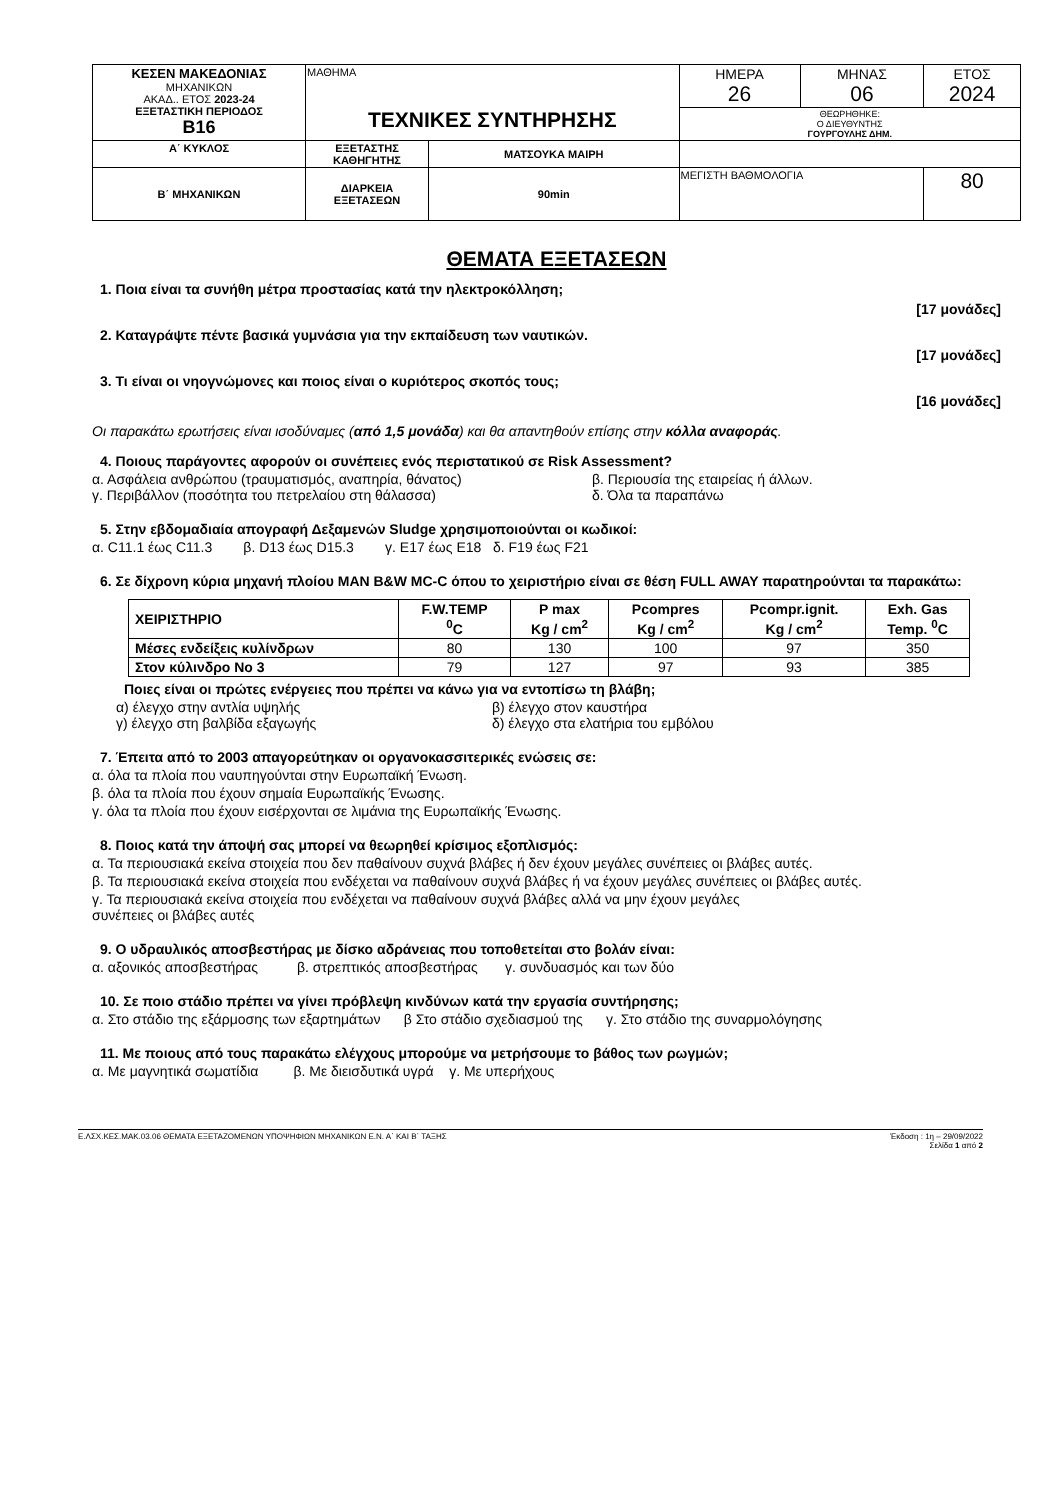| ΚΕΣΕΝ ΜΑΚΕΔΟΝΙΑΣ ΜΗΧΑΝΙΚΩΝ ΑΚΑΔ.. ΕΤΟΣ 2023-24 ΕΞΕΤΑΣΤΙΚΗ ΠΕΡΙΟΔΟΣ B16 | ΜΑΘΗΜΑ ΤΕΧΝΙΚΕΣ ΣΥΝΤΗΡΗΣΗΣ | | ΗΜΕΡΑ 26 | ΜΗΝΑΣ 06 | ΕΤΟΣ 2024 |
| | | | ΘΕΩΡΗΘΗΚΕ: Ο ΔΙΕΥΘΥΝΤΗΣ ΓΟΥΡΓΟΥΛΗΣ ΔΗΜ. | | |
| Α΄ ΚΥΚΛΟΣ | ΕΞΕΤΑΣΤΗΣ ΚΑΘΗΓΗΤΗΣ | ΜΑΤΣΟΥΚΑ ΜΑΙΡΗ | | | |
| Β΄ ΜΗΧΑΝΙΚΩΝ | ΔΙΑΡΚΕΙΑ ΕΞΕΤΑΣΕΩΝ | 90min | ΜΕΓΙΣΤΗ ΒΑΘΜΟΛΟΓΙΑ | | 80 |
ΘΕΜΑΤΑ ΕΞΕΤΑΣΕΩΝ
1. Ποια είναι τα συνήθη μέτρα προστασίας κατά την ηλεκτροκόλληση;
[17 μονάδες]
2. Καταγράψτε πέντε βασικά γυμνάσια για την εκπαίδευση των ναυτικών.
[17 μονάδες]
3. Τι είναι οι νηογνώμονες και ποιος είναι ο κυριότερος σκοπός τους;
[16 μονάδες]
Οι παρακάτω ερωτήσεις είναι ισοδύναμες (από 1,5 μονάδα) και θα απαντηθούν επίσης στην κόλλα αναφοράς.
4. Ποιους παράγοντες αφορούν οι συνέπειες ενός περιστατικού σε Risk Assessment?
α. Ασφάλεια ανθρώπου (τραυματισμός, αναπηρία, θάνατος) β. Περιουσία της εταιρείας ή άλλων.
γ. Περιβάλλον (ποσότητα του πετρελαίου στη θάλασσα) δ. Όλα τα παραπάνω
5. Στην εβδομαδιαία απογραφή Δεξαμενών Sludge χρησιμοποιούνται οι κωδικοί:
α. C11.1 έως C11.3 β. D13 έως D15.3 γ. E17 έως E18 δ. F19 έως F21
6. Σε δίχρονη κύρια μηχανή πλοίου MAN B&W MC-C όπου το χειριστήριο είναι σε θέση FULL AWAY παρατηρούνται τα παρακάτω:
| ΧΕΙΡΙΣΤΗΡΙΟ | F.W.TEMP <sup>0</sup> C | P max Kg / cm<sup>2</sup> | Pcompres Kg / cm<sup>2</sup> | Pcompr.ignit. Kg / cm<sup>2</sup> | Exh. Gas Temp. <sup>0</sup>C |
| --- | --- | --- | --- | --- | --- |
| Μέσες ενδείξεις κυλίνδρων | 80 | 130 | 100 | 97 | 350 |
| Στον κύλινδρο No 3 | 79 | 127 | 97 | 93 | 385 |
Ποιες είναι οι πρώτες ενέργειες που πρέπει να κάνω για να εντοπίσω τη βλάβη;
α) έλεγχο στην αντλία υψηλής β) έλεγχο στον καυστήρα
γ) έλεγχο στη βαλβίδα εξαγωγής δ) έλεγχο στα ελατήρια του εμβόλου
7. Έπειτα από το 2003 απαγορεύτηκαν οι οργανοκασσιτερικές ενώσεις σε:
α. όλα τα πλοία που ναυπηγούνται στην Ευρωπαϊκή Ένωση.
β. όλα τα πλοία που έχουν σημαία Ευρωπαϊκής Ένωσης.
γ. όλα τα πλοία που έχουν εισέρχονται σε λιμάνια της Ευρωπαϊκής Ένωσης.
8. Ποιος κατά την άποψή σας μπορεί να θεωρηθεί κρίσιμος εξοπλισμός:
α. Τα περιουσιακά εκείνα στοιχεία που δεν παθαίνουν συχνά βλάβες ή δεν έχουν μεγάλες συνέπειες οι βλάβες αυτές.
β. Τα περιουσιακά εκείνα στοιχεία που ενδέχεται να παθαίνουν συχνά βλάβες ή να έχουν μεγάλες συνέπειες οι βλάβες αυτές.
γ. Τα περιουσιακά εκείνα στοιχεία που ενδέχεται να παθαίνουν συχνά βλάβες αλλά να μην έχουν μεγάλες
συνέπειες οι βλάβες αυτές
9. Ο υδραυλικός αποσβεστήρας με δίσκο αδράνειας που τοποθετείται στο βολάν είναι:
α. αξονικός αποσβεστήρας β. στρεπτικός αποσβεστήρας γ. συνδυασμός και των δύο
10. Σε ποιο στάδιο πρέπει να γίνει πρόβλεψη κινδύνων κατά την εργασία συντήρησης;
α. Στο στάδιο της εξάρμοσης των εξαρτημάτων β Στο στάδιο σχεδιασμού της γ. Στο στάδιο της συναρμολόγησης
11. Με ποιους από τους παρακάτω ελέγχους μπορούμε να μετρήσουμε το βάθος των ρωγμών;
α. Με μαγνητικά σωματίδια β. Με διεισδυτικά υγρά γ. Με υπερήχους
Ε.ΛΣΧ.ΚΕΣ.ΜΑΚ.03.06 ΘΕΜΑΤΑ ΕΞΕΤΑΖΟΜΕΝΩΝ ΥΠΟΨΗΦΙΩΝ ΜΗΧΑΝΙΚΩΝ Ε.Ν. Α΄ ΚΑΙ Β΄ ΤΑΞΗΣ Έκδοση : 1η – 29/09/2022
Σελίδα 1 από 2